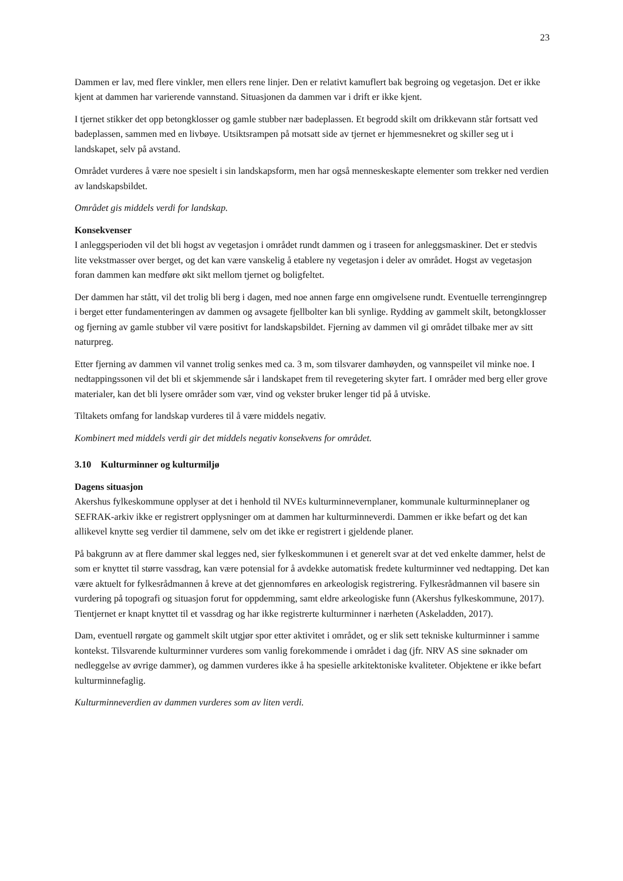23
Dammen er lav, med flere vinkler, men ellers rene linjer. Den er relativt kamuflert bak begroing og vegetasjon. Det er ikke kjent at dammen har varierende vannstand. Situasjonen da dammen var i drift er ikke kjent.
I tjernet stikker det opp betongklosser og gamle stubber nær badeplassen. Et begrodd skilt om drikkevann står fortsatt ved badeplassen, sammen med en livbøye. Utsiktsrampen på motsatt side av tjernet er hjemmesnekret og skiller seg ut i landskapet, selv på avstand.
Området vurderes å være noe spesielt i sin landskapsform, men har også menneskeskapte elementer som trekker ned verdien av landskapsbildet.
Området gis middels verdi for landskap.
Konsekvenser
I anleggsperioden vil det bli hogst av vegetasjon i området rundt dammen og i traseen for anleggsmaskiner. Det er stedvis lite vekstmasser over berget, og det kan være vanskelig å etablere ny vegetasjon i deler av området. Hogst av vegetasjon foran dammen kan medføre økt sikt mellom tjernet og boligfeltet.
Der dammen har stått, vil det trolig bli berg i dagen, med noe annen farge enn omgivelsene rundt. Eventuelle terrenginngrep i berget etter fundamenteringen av dammen og avsagete fjellbolter kan bli synlige. Rydding av gammelt skilt, betongklosser og fjerning av gamle stubber vil være positivt for landskapsbildet. Fjerning av dammen vil gi området tilbake mer av sitt naturpreg.
Etter fjerning av dammen vil vannet trolig senkes med ca. 3 m, som tilsvarer damhøyden, og vannspeilet vil minke noe. I nedtappingssonen vil det bli et skjemmende sår i landskapet frem til revegetering skyter fart. I områder med berg eller grove materialer, kan det bli lysere områder som vær, vind og vekster bruker lenger tid på å utviske.
Tiltakets omfang for landskap vurderes til å være middels negativ.
Kombinert med middels verdi gir det middels negativ konsekvens for området.
3.10 Kulturminner og kulturmiljø
Dagens situasjon
Akershus fylkeskommune opplyser at det i henhold til NVEs kulturminnevernplaner, kommunale kulturminneplaner og SEFRAK-arkiv ikke er registrert opplysninger om at dammen har kulturminneverdi. Dammen er ikke befart og det kan allikevel knytte seg verdier til dammene, selv om det ikke er registrert i gjeldende planer.
På bakgrunn av at flere dammer skal legges ned, sier fylkeskommunen i et generelt svar at det ved enkelte dammer, helst de som er knyttet til større vassdrag, kan være potensial for å avdekke automatisk fredete kulturminner ved nedtapping. Det kan være aktuelt for fylkesrådmannen å kreve at det gjennomføres en arkeologisk registrering. Fylkesrådmannen vil basere sin vurdering på topografi og situasjon forut for oppdemming, samt eldre arkeologiske funn (Akershus fylkeskommune, 2017). Tientjernet er knapt knyttet til et vassdrag og har ikke registrerte kulturminner i nærheten (Askeladden, 2017).
Dam, eventuell rørgate og gammelt skilt utgjør spor etter aktivitet i området, og er slik sett tekniske kulturminner i samme kontekst. Tilsvarende kulturminner vurderes som vanlig forekommende i området i dag (jfr. NRV AS sine søknader om nedleggelse av øvrige dammer), og dammen vurderes ikke å ha spesielle arkitektoniske kvaliteter. Objektene er ikke befart kulturminnefaglig.
Kulturminneverdien av dammen vurderes som av liten verdi.